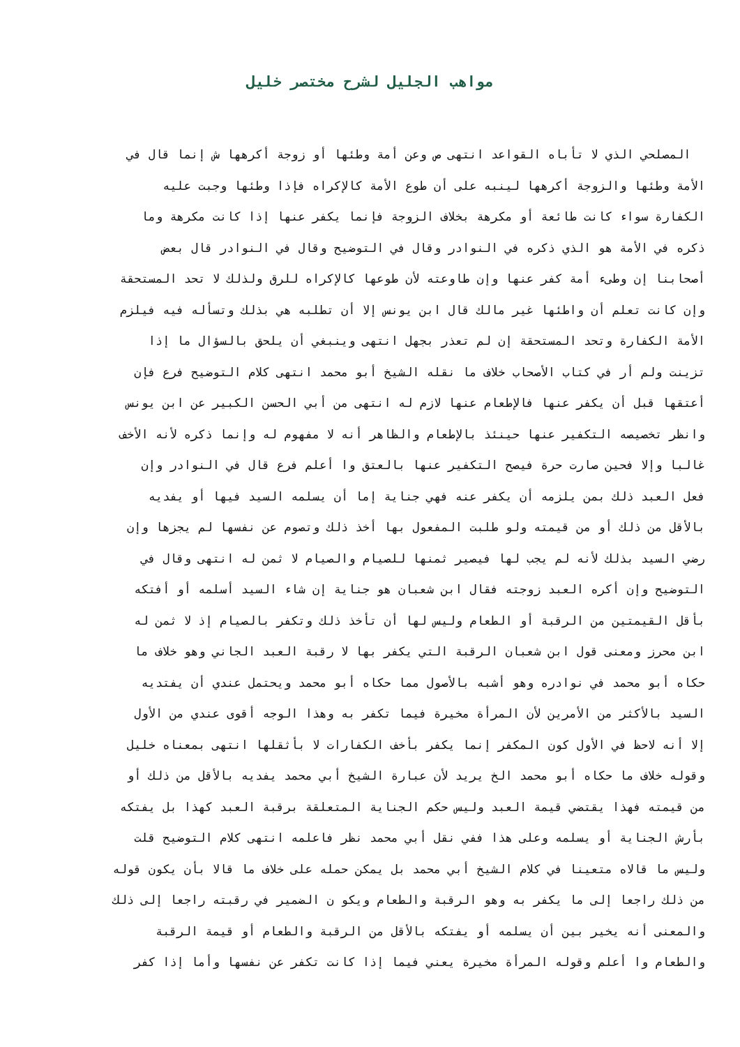مواهب الجليل لشرح مختصر خليل
المصلحي الذي لا تأباه القواعد انتهى ص وعن أمة وطئها أو زوجة أكرهها ش إنما قال في
الأمة وطئها والزوجة أكرهها لينبه على أن طوع الأمة كالإكراه فإذا وطئها وجبت عليه
الكفارة سواء كانت طائعة أو مكرهة بخلاف الزوجة فإنما يكفر عنها إذا كانت مكرهة وما
ذكره في الأمة هو الذي ذكره في النوادر وقال في التوضيح وقال في النوادر قال بعض
أصحابنا إن وطىء أمة كفر عنها وإن طاوعته لأن طوعها كالإكراه للرق ولذلك لا تحد المستحقة
وإن كانت تعلم أن واطئها غير مالك قال ابن يونس إلا أن تطلبه هي بذلك وتسأله فيه فيلزم
الأمة الكفارة وتحد المستحقة إن لم تعذر بجهل انتهى وينبغي أن يلحق بالسؤال ما إذا
تزينت ولم أر في كتاب الأصحاب خلاف ما نقله الشيخ أبو محمد انتهى كلام التوضيح فرع فإن
أعتقها قبل أن يكفر عنها فالإطعام عنها لازم له انتهى من أبي الحسن الكبير عن ابن يونس
وانظر تخصيصه التكفير عنها حينئذ بالإطعام والظاهر أنه لا مفهوم له وإنما ذكره لأنه الأخف
غالبا وإلا فحين صارت حرة فيصح التكفير عنها بالعتق وا أعلم فرع قال في النوادر وإن
فعل العبد ذلك بمن يلزمه أن يكفر عنه فهي جناية إما أن يسلمه السيد فيها أو يفديه
بالأقل من ذلك أو من قيمته ولو طلبت المفعول بها أخذ ذلك وتصوم عن نفسها لم يجزها وإن
رضي السيد بذلك لأنه لم يجب لها فيصير ثمنها للصيام والصيام لا ثمن له انتهى وقال في
التوضيح وإن أكره العبد زوجته فقال ابن شعبان هو جناية إن شاء السيد أسلمه أو أفتكه
بأقل القيمتين من الرقبة أو الطعام وليس لها أن تأخذ ذلك وتكفر بالصيام إذ لا ثمن له
ابن محرز ومعنى قول ابن شعبان الرقبة التي يكفر بها لا رقبة العبد الجاني وهو خلاف ما
حكاه أبو محمد في نوادره وهو أشبه بالأصول مما حكاه أبو محمد ويحتمل عندي أن يفتديه
السيد بالأكثر من الأمرين لأن المرأة مخيرة فيما تكفر به وهذا الوجه أقوى عندي من الأول
إلا أنه لاحظ في الأول كون المكفر إنما يكفر بأخف الكفارات لا بأثقلها انتهى بمعناه خليل
وقوله خلاف ما حكاه أبو محمد الخ يريد لأن عبارة الشيخ أبي محمد يفديه بالأقل من ذلك أو
من قيمته فهذا يقتضي قيمة العبد وليس حكم الجناية المتعلقة برقبة العبد كهذا بل يفتكه
بأرش الجناية أو يسلمه وعلى هذا ففي نقل أبي محمد نظر فاعلمه انتهى كلام التوضيح قلت
وليس ما قالاه متعينا في كلام الشيخ أبي محمد بل يمكن حمله على خلاف ما قالا بأن يكون قوله
من ذلك راجعا إلى ما يكفر به وهو الرقبة والطعام ويكو ن الضمير في رقبته راجعا إلى ذلك
والمعنى أنه يخير بين أن يسلمه أو يفتكه بالأقل من الرقبة والطعام أو قيمة الرقبة
والطعام وا أعلم وقوله المرأة مخيرة يعني فيما إذا كانت تكفر عن نفسها وأما إذا كفر